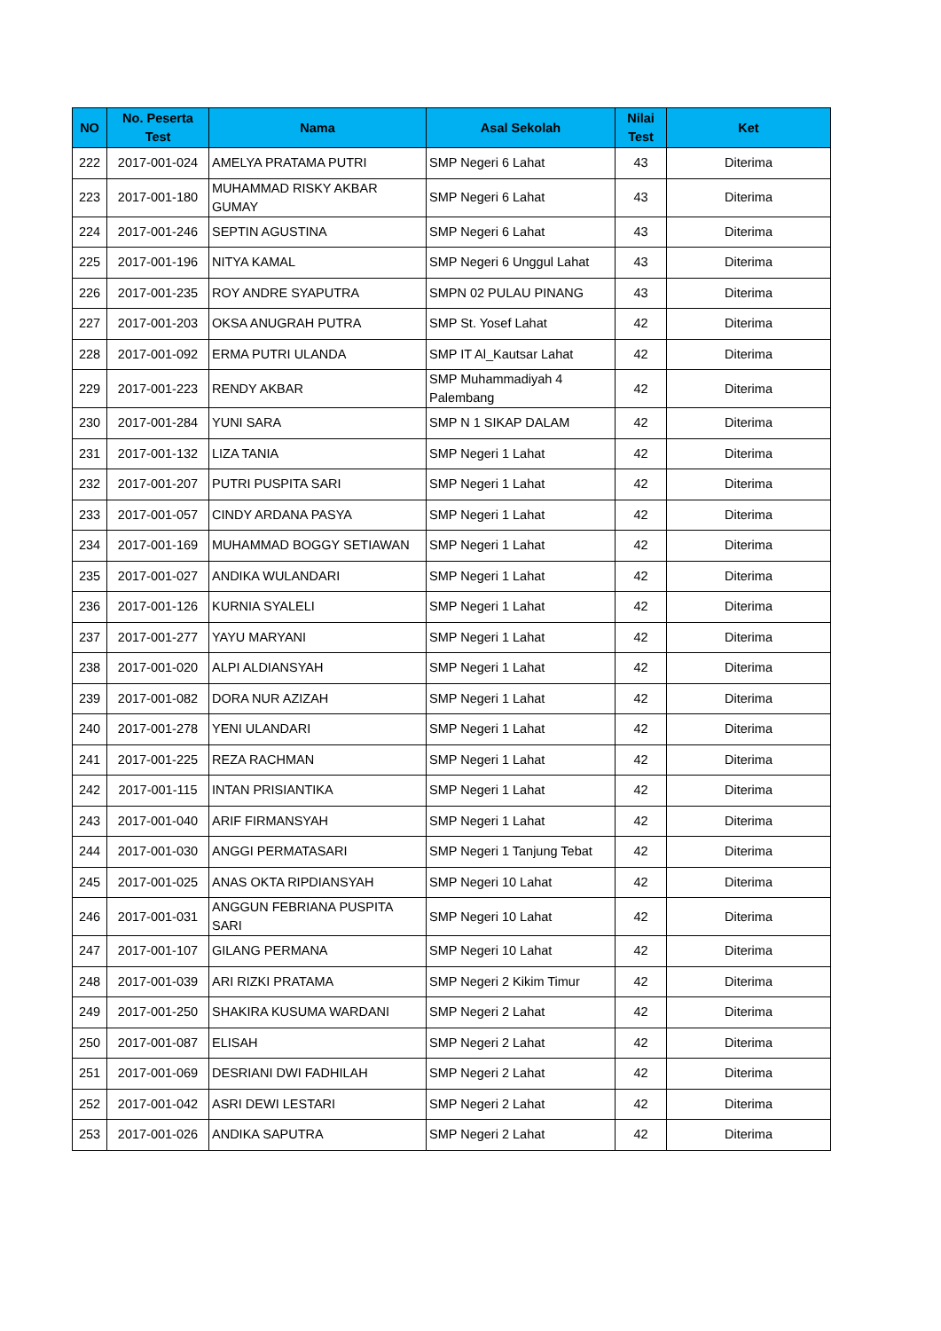| NO | No. Peserta Test | Nama | Asal Sekolah | Nilai Test | Ket |
| --- | --- | --- | --- | --- | --- |
| 222 | 2017-001-024 | AMELYA PRATAMA PUTRI | SMP Negeri 6 Lahat | 43 | Diterima |
| 223 | 2017-001-180 | MUHAMMAD RISKY AKBAR GUMAY | SMP Negeri 6 Lahat | 43 | Diterima |
| 224 | 2017-001-246 | SEPTIN AGUSTINA | SMP Negeri 6 Lahat | 43 | Diterima |
| 225 | 2017-001-196 | NITYA KAMAL | SMP Negeri 6 Unggul Lahat | 43 | Diterima |
| 226 | 2017-001-235 | ROY ANDRE SYAPUTRA | SMPN 02 PULAU PINANG | 43 | Diterima |
| 227 | 2017-001-203 | OKSA ANUGRAH PUTRA | SMP St. Yosef Lahat | 42 | Diterima |
| 228 | 2017-001-092 | ERMA PUTRI ULANDA | SMP IT Al_Kautsar Lahat | 42 | Diterima |
| 229 | 2017-001-223 | RENDY AKBAR | SMP Muhammadiyah 4 Palembang | 42 | Diterima |
| 230 | 2017-001-284 | YUNI SARA | SMP N 1 SIKAP DALAM | 42 | Diterima |
| 231 | 2017-001-132 | LIZA TANIA | SMP Negeri 1 Lahat | 42 | Diterima |
| 232 | 2017-001-207 | PUTRI PUSPITA SARI | SMP Negeri 1 Lahat | 42 | Diterima |
| 233 | 2017-001-057 | CINDY ARDANA PASYA | SMP Negeri 1 Lahat | 42 | Diterima |
| 234 | 2017-001-169 | MUHAMMAD BOGGY SETIAWAN | SMP Negeri 1 Lahat | 42 | Diterima |
| 235 | 2017-001-027 | ANDIKA WULANDARI | SMP Negeri 1 Lahat | 42 | Diterima |
| 236 | 2017-001-126 | KURNIA SYALELI | SMP Negeri 1 Lahat | 42 | Diterima |
| 237 | 2017-001-277 | YAYU MARYANI | SMP Negeri 1 Lahat | 42 | Diterima |
| 238 | 2017-001-020 | ALPI ALDIANSYAH | SMP Negeri 1 Lahat | 42 | Diterima |
| 239 | 2017-001-082 | DORA NUR AZIZAH | SMP Negeri 1 Lahat | 42 | Diterima |
| 240 | 2017-001-278 | YENI ULANDARI | SMP Negeri 1 Lahat | 42 | Diterima |
| 241 | 2017-001-225 | REZA RACHMAN | SMP Negeri 1 Lahat | 42 | Diterima |
| 242 | 2017-001-115 | INTAN PRISIANTIKA | SMP Negeri 1 Lahat | 42 | Diterima |
| 243 | 2017-001-040 | ARIF FIRMANSYAH | SMP Negeri 1 Lahat | 42 | Diterima |
| 244 | 2017-001-030 | ANGGI PERMATASARI | SMP Negeri 1 Tanjung Tebat | 42 | Diterima |
| 245 | 2017-001-025 | ANAS OKTA RIPDIANSYAH | SMP Negeri 10 Lahat | 42 | Diterima |
| 246 | 2017-001-031 | ANGGUN FEBRIANA PUSPITA SARI | SMP Negeri 10 Lahat | 42 | Diterima |
| 247 | 2017-001-107 | GILANG PERMANA | SMP Negeri 10 Lahat | 42 | Diterima |
| 248 | 2017-001-039 | ARI RIZKI PRATAMA | SMP Negeri 2 Kikim Timur | 42 | Diterima |
| 249 | 2017-001-250 | SHAKIRA KUSUMA WARDANI | SMP Negeri 2 Lahat | 42 | Diterima |
| 250 | 2017-001-087 | ELISAH | SMP Negeri 2 Lahat | 42 | Diterima |
| 251 | 2017-001-069 | DESRIANI DWI FADHILAH | SMP Negeri 2 Lahat | 42 | Diterima |
| 252 | 2017-001-042 | ASRI DEWI LESTARI | SMP Negeri 2 Lahat | 42 | Diterima |
| 253 | 2017-001-026 | ANDIKA SAPUTRA | SMP Negeri 2 Lahat | 42 | Diterima |